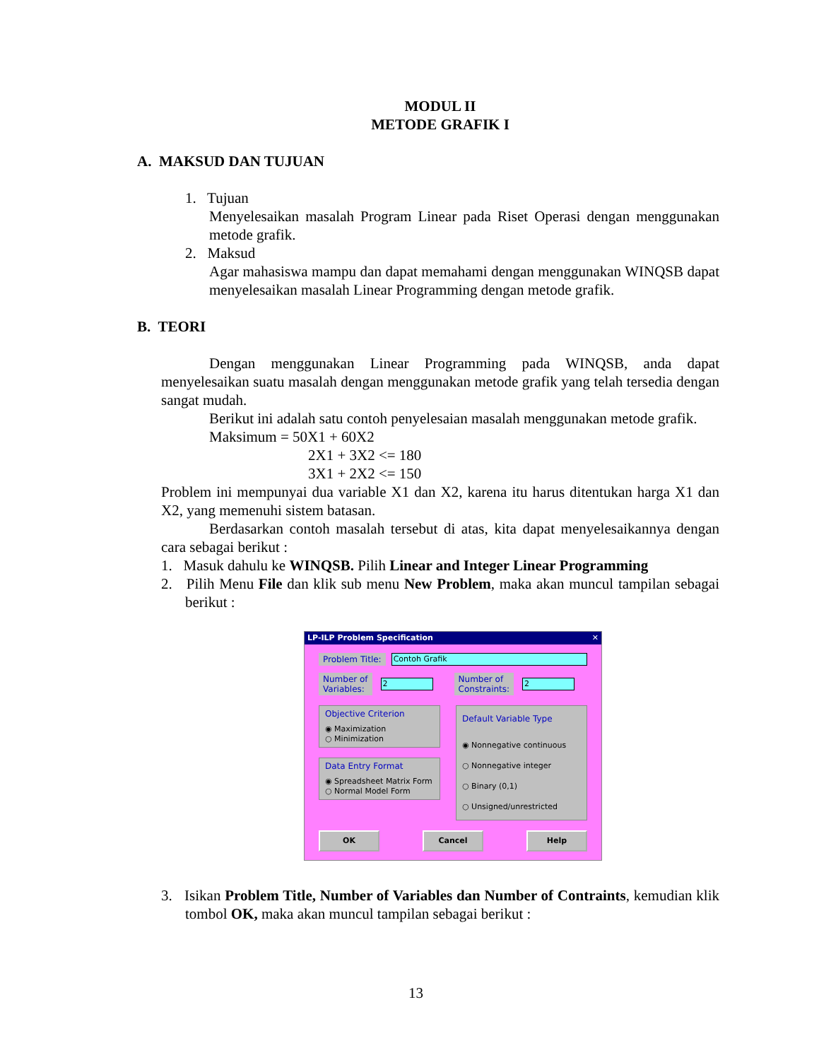MODUL II
METODE GRAFIK I
A. MAKSUD DAN TUJUAN
1. Tujuan
Menyelesaikan masalah Program Linear pada Riset Operasi dengan menggunakan metode grafik.
2. Maksud
Agar mahasiswa mampu dan dapat memahami dengan menggunakan WINQSB dapat menyelesaikan masalah Linear Programming dengan metode grafik.
B. TEORI
Dengan menggunakan Linear Programming pada WINQSB, anda dapat menyelesaikan suatu masalah dengan menggunakan metode grafik yang telah tersedia dengan sangat mudah.
Berikut ini adalah satu contoh penyelesaian masalah menggunakan metode grafik.
Maksimum = 50X1 + 60X2
2X1 + 3X2 <= 180
3X1 + 2X2 <= 150
Problem ini mempunyai dua variable X1 dan X2, karena itu harus ditentukan harga X1 dan X2, yang memenuhi sistem batasan.
Berdasarkan contoh masalah tersebut di atas, kita dapat menyelesaikannya dengan cara sebagai berikut :
1. Masuk dahulu ke WINQSB. Pilih Linear and Integer Linear Programming
2. Pilih Menu File dan klik sub menu New Problem, maka akan muncul tampilan sebagai berikut :
LP-ILP Problem Specification ✕
Problem Title: Contoh Grafik
Number of
Variables: 2 Number of
Constraints: 2
Objective Criterion
◉ Maximization
○ Minimization
Data Entry Format
◉ Spreadsheet Matrix Form
○ Normal Model Form
Default Variable Type
◉ Nonnegative continuous
○ Nonnegative integer
○ Binary (0,1)
○ Unsigned/unrestricted
OK Cancel Help
3. Isikan Problem Title, Number of Variables dan Number of Contraints, kemudian klik tombol OK, maka akan muncul tampilan sebagai berikut :
13